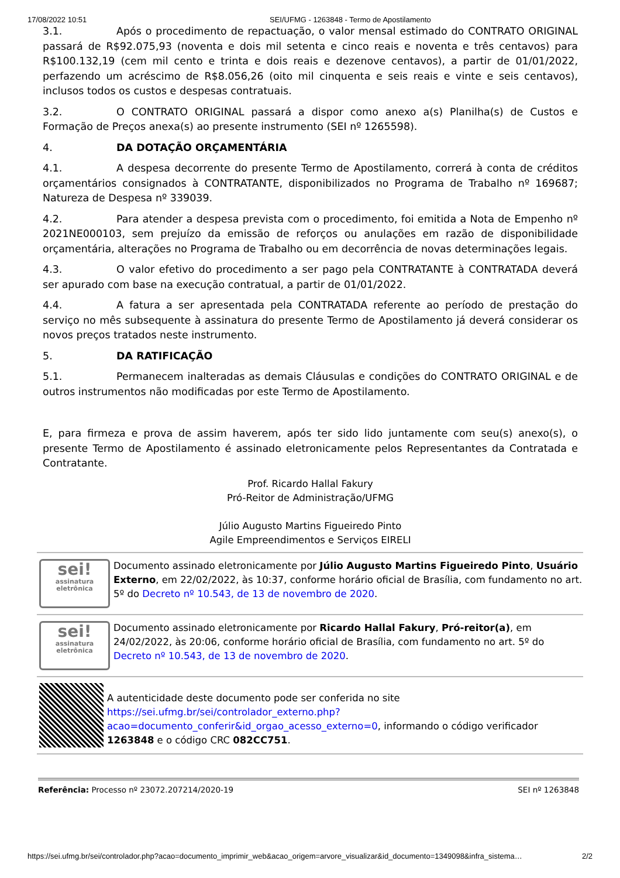17/08/2022 10:51 SEI/UFMG - 1263848 - Termo de Apostilamento
3.1. Após o procedimento de repactuação, o valor mensal estimado do CONTRATO ORIGINAL passará de R$92.075,93 (noventa e dois mil setenta e cinco reais e noventa e três centavos) para R$100.132,19 (cem mil cento e trinta e dois reais e dezenove centavos), a partir de 01/01/2022, perfazendo um acréscimo de R$8.056,26 (oito mil cinquenta e seis reais e vinte e seis centavos), inclusos todos os custos e despesas contratuais.
3.2. O CONTRATO ORIGINAL passará a dispor como anexo a(s) Planilha(s) de Custos e Formação de Preços anexa(s) ao presente instrumento (SEI nº 1265598).
4. DA DOTAÇÃO ORÇAMENTÁRIA
4.1. A despesa decorrente do presente Termo de Apostilamento, correrá à conta de créditos orçamentários consignados à CONTRATANTE, disponibilizados no Programa de Trabalho nº 169687; Natureza de Despesa nº 339039.
4.2. Para atender a despesa prevista com o procedimento, foi emitida a Nota de Empenho nº 2021NE000103, sem prejuízo da emissão de reforços ou anulações em razão de disponibilidade orçamentária, alterações no Programa de Trabalho ou em decorrência de novas determinações legais.
4.3. O valor efetivo do procedimento a ser pago pela CONTRATANTE à CONTRATADA deverá ser apurado com base na execução contratual, a partir de 01/01/2022.
4.4. A fatura a ser apresentada pela CONTRATADA referente ao período de prestação do serviço no mês subsequente à assinatura do presente Termo de Apostilamento já deverá considerar os novos preços tratados neste instrumento.
5. DA RATIFICAÇÃO
5.1. Permanecem inalteradas as demais Cláusulas e condições do CONTRATO ORIGINAL e de outros instrumentos não modificadas por este Termo de Apostilamento.
E, para firmeza e prova de assim haverem, após ter sido lido juntamente com seu(s) anexo(s), o presente Termo de Apostilamento é assinado eletronicamente pelos Representantes da Contratada e Contratante.
Prof. Ricardo Hallal Fakury
Pró-Reitor de Administração/UFMG
Júlio Augusto Martins Figueiredo Pinto
Agile Empreendimentos e Serviços EIRELI
sei!
assinatura
eletrônica
Documento assinado eletronicamente por Júlio Augusto Martins Figueiredo Pinto, Usuário Externo, em 22/02/2022, às 10:37, conforme horário oficial de Brasília, com fundamento no art. 5º do Decreto nº 10.543, de 13 de novembro de 2020.
sei!
assinatura
eletrônica
Documento assinado eletronicamente por Ricardo Hallal Fakury, Pró-reitor(a), em 24/02/2022, às 20:06, conforme horário oficial de Brasília, com fundamento no art. 5º do Decreto nº 10.543, de 13 de novembro de 2020.
A autenticidade deste documento pode ser conferida no site https://sei.ufmg.br/sei/controlador_externo.php?acao=documento_conferir&id_orgao_acesso_externo=0, informando o código verificador 1263848 e o código CRC 082CC751.
Referência: Processo nº 23072.207214/2020-19 SEI nº 1263848
https://sei.ufmg.br/sei/controlador.php?acao=documento_imprimir_web&acao_origem=arvore_visualizar&id_documento=1349098&infra_sistema… 2/2